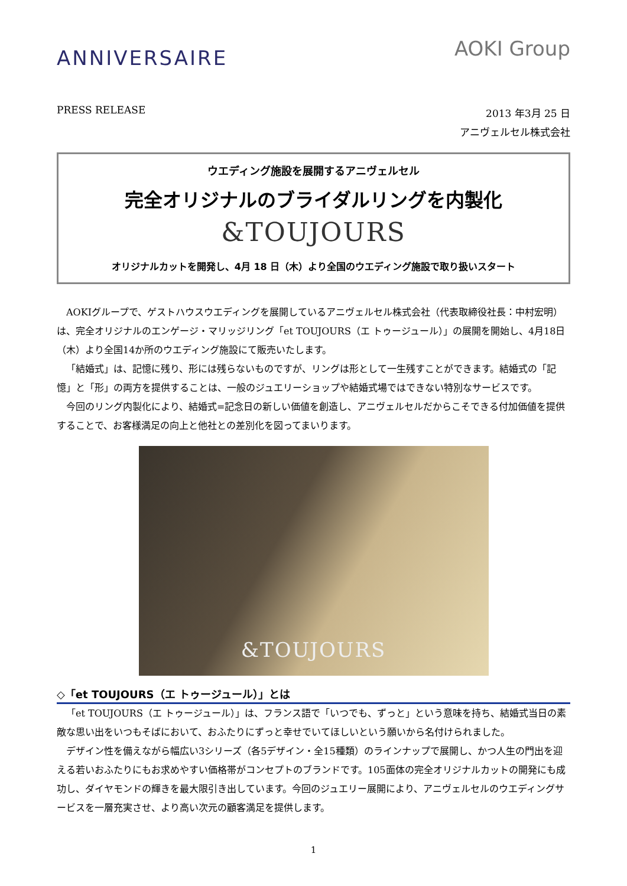ANNIVERSAIRE
AOKI Group
PRESS RELEASE
2013 年3月 25 日
アニヴェルセル株式会社
ウエディング施設を展開するアニヴェルセル
完全オリジナルのブライダルリングを内製化
&TOUJOURS
オリジナルカットを開発し、4月 18 日（木）より全国のウエディング施設で取り扱いスタート
AOKIグループで、ゲストハウスウエディングを展開しているアニヴェルセル株式会社（代表取締役社長：中村宏明）は、完全オリジナルのエンゲージ・マリッジリング「et TOUJOURS（エ トゥージュール）」の展開を開始し、4月18日（木）より全国14か所のウエディング施設にて販売いたします。
「結婚式」は、記憶に残り、形には残らないものですが、リングは形として一生残すことができます。結婚式の「記憶」と「形」の両方を提供することは、一般のジュエリーショップや結婚式場ではできない特別なサービスです。
今回のリング内製化により、結婚式=記念日の新しい価値を創造し、アニヴェルセルだからこそできる付加価値を提供することで、お客様満足の向上と他社との差別化を図ってまいります。
&TOUJOURS
◇「et TOUJOURS（エ トゥージュール）」とは
「et TOUJOURS（エ トゥージュール）」は、フランス語で「いつでも、ずっと」という意味を持ち、結婚式当日の素敵な思い出をいつもそばにおいて、おふたりにずっと幸せでいてほしいという願いから名付けられました。
デザイン性を備えながら幅広い3シリーズ（各5デザイン・全15種類）のラインナップで展開し、かつ人生の門出を迎える若いおふたりにもお求めやすい価格帯がコンセプトのブランドです。105面体の完全オリジナルカットの開発にも成功し、ダイヤモンドの輝きを最大限引き出しています。今回のジュエリー展開により、アニヴェルセルのウエディングサービスを一層充実させ、より高い次元の顧客満足を提供します。
1